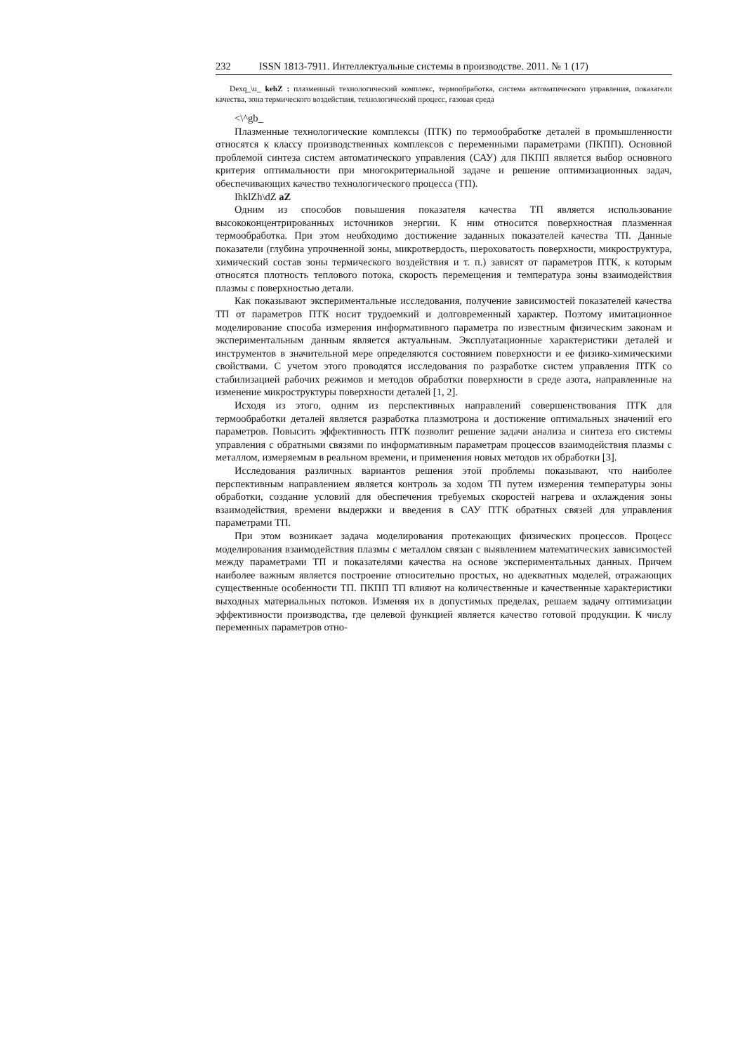232 ISSN 1813-7911. Интеллектуальные системы в производстве. 2011. № 1 (17)
Dexq_\u_ kehZ : плазменный технологический комплекс, термообработка, система автоматического управления, показатели качества, зона термического воздействия, технологический процесс, газовая среда
<\^gb_
Плазменные технологические комплексы (ПТК) по термообработке деталей в промышленности относятся к классу производственных комплексов с переменными параметрами (ПКПП). Основной проблемой синтеза систем автоматического управления (САУ) для ПКПП является выбор основного критерия оптимальности при многокритериальной задаче и решение оптимизационных задач, обеспечивающих качество технологического процесса (ТП).
IhklZh\dZ aZ
Одним из способов повышения показателя качества ТП является использование высококонцентрированных источников энергии. К ним относится поверхностная плазменная термообработка. При этом необходимо достижение заданных показателей качества ТП. Данные показатели (глубина упрочненной зоны, микротвердость, шероховатость поверхности, микроструктура, химический состав зоны термического воздействия и т. п.) зависят от параметров ПТК, к которым относятся плотность теплового потока, скорость перемещения и температура зоны взаимодействия плазмы с поверхностью детали.
Как показывают экспериментальные исследования, получение зависимостей показателей качества ТП от параметров ПТК носит трудоемкий и долговременный характер. Поэтому имитационное моделирование способа измерения информативного параметра по известным физическим законам и экспериментальным данным является актуальным. Эксплуатационные характеристики деталей и инструментов в значительной мере определяются состоянием поверхности и ее физико-химическими свойствами. С учетом этого проводятся исследования по разработке систем управления ПТК со стабилизацией рабочих режимов и методов обработки поверхности в среде азота, направленные на изменение микроструктуры поверхности деталей [1, 2].
Исходя из этого, одним из перспективных направлений совершенствования ПТК для термообработки деталей является разработка плазмотрона и достижение оптимальных значений его параметров. Повысить эффективность ПТК позволит решение задачи анализа и синтеза его системы управления с обратными связями по информативным параметрам процессов взаимодействия плазмы с металлом, измеряемым в реальном времени, и применения новых методов их обработки [3].
Исследования различных вариантов решения этой проблемы показывают, что наиболее перспективным направлением является контроль за ходом ТП путем измерения температуры зоны обработки, создание условий для обеспечения требуемых скоростей нагрева и охлаждения зоны взаимодействия, времени выдержки и введения в САУ ПТК обратных связей для управления параметрами ТП.
При этом возникает задача моделирования протекающих физических процессов. Процесс моделирования взаимодействия плазмы с металлом связан с выявлением математических зависимостей между параметрами ТП и показателями качества на основе экспериментальных данных. Причем наиболее важным является построение относительно простых, но адекватных моделей, отражающих существенные особенности ТП. ПКПП ТП влияют на количественные и качественные характеристики выходных материальных потоков. Изменяя их в допустимых пределах, решаем задачу оптимизации эффективности производства, где целевой функцией является качество готовой продукции. К числу переменных параметров отно-